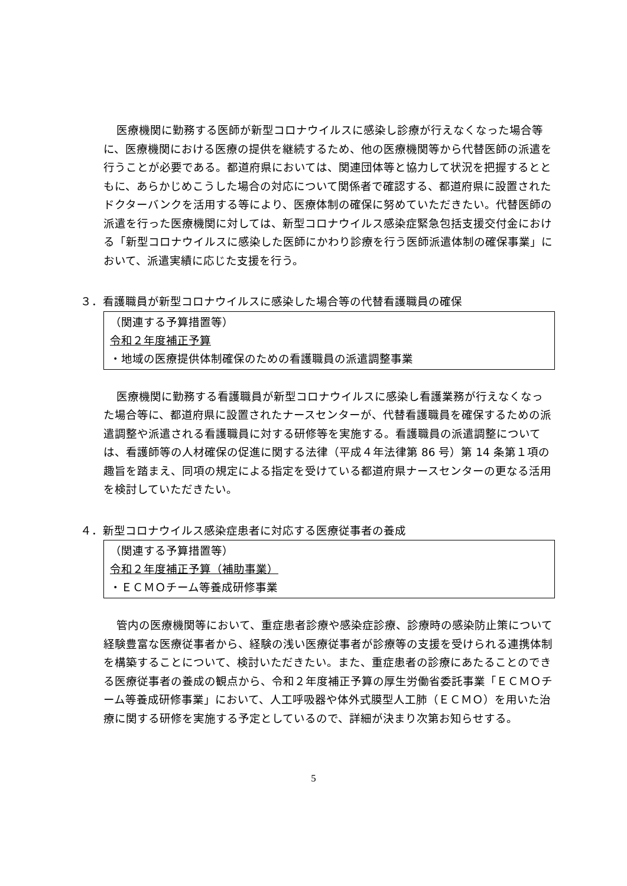医療機関に勤務する医師が新型コロナウイルスに感染し診療が行えなくなった場合等に、医療機関における医療の提供を継続するため、他の医療機関等から代替医師の派遣を行うことが必要である。都道府県においては、関連団体等と協力して状況を把握するとともに、あらかじめこうした場合の対応について関係者で確認する、都道府県に設置されたドクターバンクを活用する等により、医療体制の確保に努めていただきたい。代替医師の派遣を行った医療機関に対しては、新型コロナウイルス感染症緊急包括支援交付金における「新型コロナウイルスに感染した医師にかわり診療を行う医師派遣体制の確保事業」において、派遣実績に応じた支援を行う。
３．看護職員が新型コロナウイルスに感染した場合等の代替看護職員の確保
（関連する予算措置等）
令和２年度補正予算
・地域の医療提供体制確保のための看護職員の派遣調整事業
医療機関に勤務する看護職員が新型コロナウイルスに感染し看護業務が行えなくなった場合等に、都道府県に設置されたナースセンターが、代替看護職員を確保するための派遣調整や派遣される看護職員に対する研修等を実施する。看護職員の派遣調整については、看護師等の人材確保の促進に関する法律（平成４年法律第 86 号）第 14 条第１項の趣旨を踏まえ、同項の規定による指定を受けている都道府県ナースセンターの更なる活用を検討していただきたい。
４．新型コロナウイルス感染症患者に対応する医療従事者の養成
（関連する予算措置等）
令和２年度補正予算（補助事業）
・ＥＣＭＯチーム等養成研修事業
管内の医療機関等において、重症患者診療や感染症診療、診療時の感染防止策について経験豊富な医療従事者から、経験の浅い医療従事者が診療等の支援を受けられる連携体制を構築することについて、検討いただきたい。また、重症患者の診療にあたることのできる医療従事者の養成の観点から、令和２年度補正予算の厚生労働省委託事業「ＥＣＭＯチーム等養成研修事業」において、人工呼吸器や体外式膜型人工肺（ＥＣＭＯ）を用いた治療に関する研修を実施する予定としているので、詳細が決まり次第お知らせする。
5